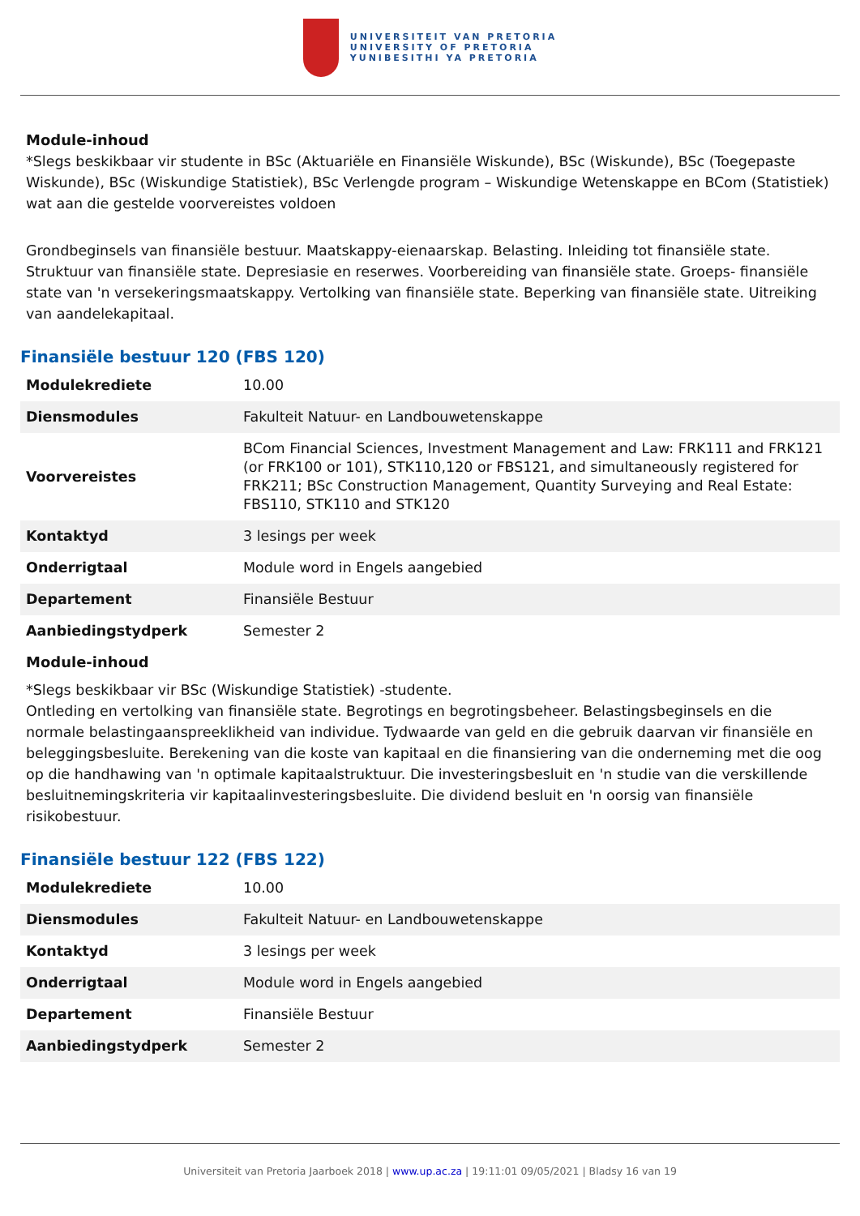UNIVERSITEIT VAN PRETORIA
UNIVERSITY OF PRETORIA
YUNIBESITHI YA PRETORIA
Module-inhoud
*Slegs beskikbaar vir studente in BSc (Aktuariële en Finansiële Wiskunde), BSc (Wiskunde), BSc (Toegepaste Wiskunde), BSc (Wiskundige Statistiek), BSc Verlengde program – Wiskundige Wetenskappe en BCom (Statistiek) wat aan die gestelde voorvereistes voldoen
Grondbeginsels van finansiële bestuur. Maatskappy-eienaarskap. Belasting. Inleiding tot finansiële state. Struktuur van finansiële state. Depresiasie en reserwes. Voorbereiding van finansiële state. Groeps- finansiële state van 'n versekeringsmaatskappy. Vertolking van finansiële state. Beperking van finansiële state. Uitreiking van aandelekapitaal.
Finansiële bestuur 120 (FBS 120)
| Modulekrediete | 10.00 |
| Diensmodules | Fakulteit Natuur- en Landbouwetenskappe |
| Voorvereistes | BCom Financial Sciences, Investment Management and Law: FRK111 and FRK121 (or FRK100 or 101), STK110,120 or FBS121, and simultaneously registered for FRK211; BSc Construction Management, Quantity Surveying and Real Estate: FBS110, STK110 and STK120 |
| Kontaktyd | 3 lesings per week |
| Onderrigtaal | Module word in Engels aangebied |
| Departement | Finansiële Bestuur |
| Aanbiedingstydperk | Semester 2 |
Module-inhoud
*Slegs beskikbaar vir BSc (Wiskundige Statistiek) -studente.
Ontleding en vertolking van finansiële state. Begrotings en begrotingsbeheer. Belastingsbeginsels en die normale belastingaanspreeklikheid van individue. Tydwaarde van geld en die gebruik daarvan vir finansiële en beleggingsbesluite. Berekening van die koste van kapitaal en die finansiering van die onderneming met die oog op die handhawing van 'n optimale kapitaalstruktuur. Die investeringsbesluit en 'n studie van die verskillende besluitnemingskriteria vir kapitaalinvesteringsbesluite. Die dividend besluit en 'n oorsig van finansiële risikobestuur.
Finansiële bestuur 122 (FBS 122)
| Modulekrediete | 10.00 |
| Diensmodules | Fakulteit Natuur- en Landbouwetenskappe |
| Kontaktyd | 3 lesings per week |
| Onderrigtaal | Module word in Engels aangebied |
| Departement | Finansiële Bestuur |
| Aanbiedingstydperk | Semester 2 |
Universiteit van Pretoria Jaarboek 2018 | www.up.ac.za | 19:11:01 09/05/2021 | Bladsy 16 van 19